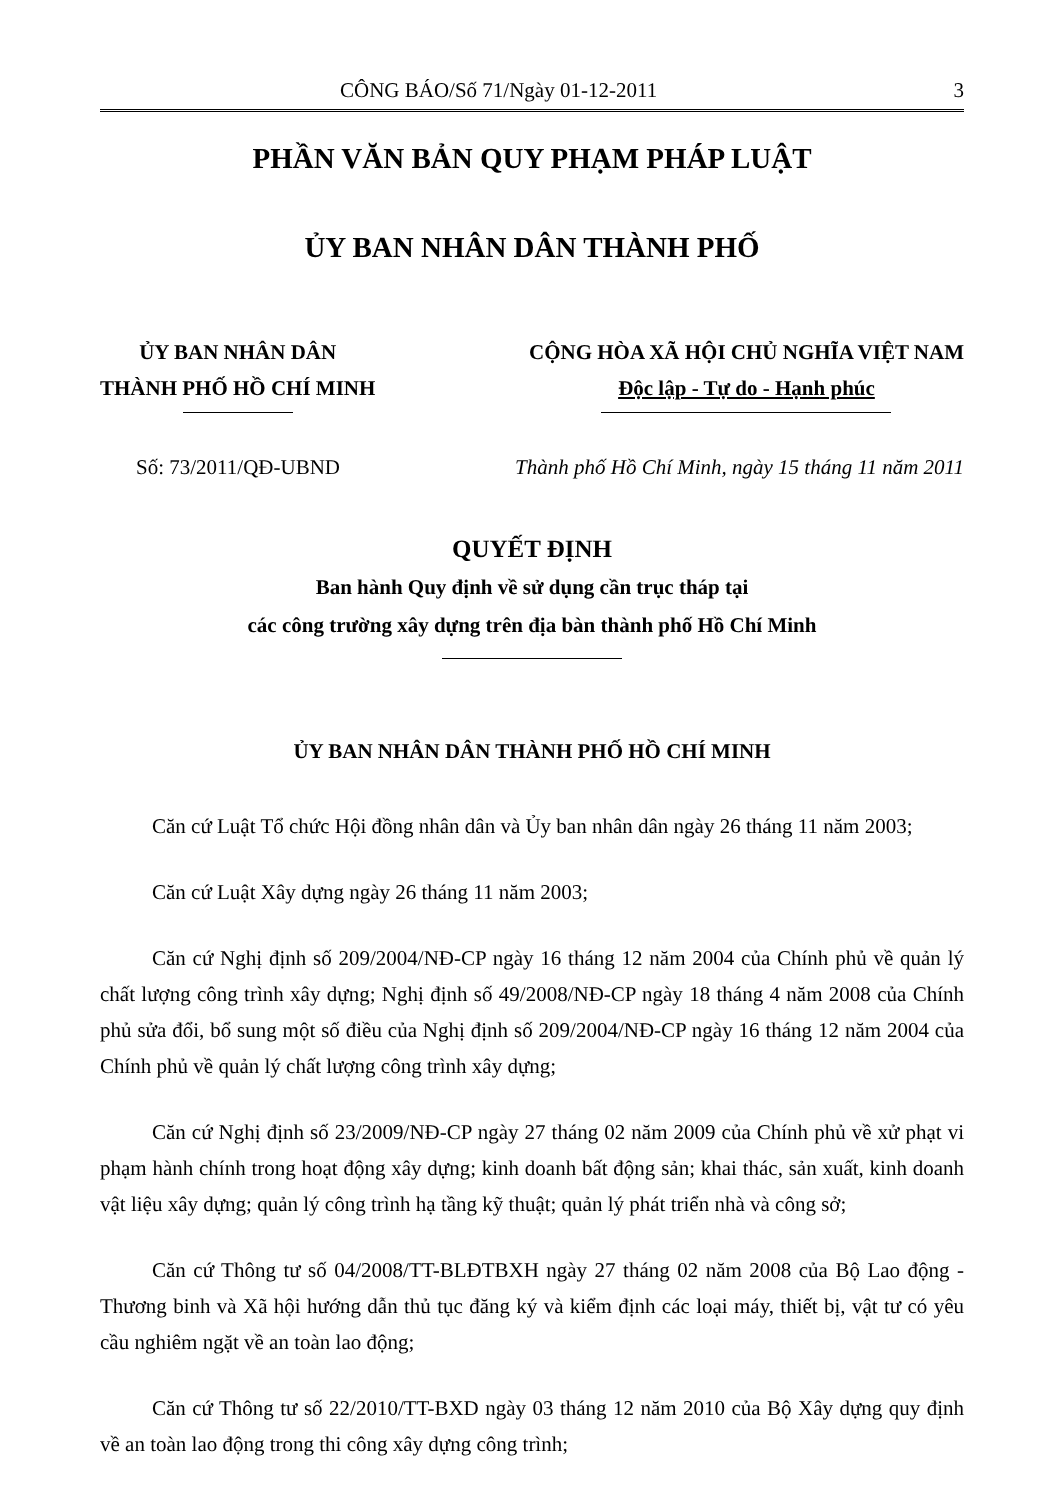CÔNG BÁO/Số 71/Ngày 01-12-2011 3
PHẦN VĂN BẢN QUY PHẠM PHÁP LUẬT
ỦY BAN NHÂN DÂN THÀNH PHỐ
ỦY BAN NHÂN DÂN
THÀNH PHỐ HỒ CHÍ MINH
CỘNG HÒA XÃ HỘI CHỦ NGHĨA VIỆT NAM
Độc lập - Tự do - Hạnh phúc
Số: 73/2011/QĐ-UBND Thành phố Hồ Chí Minh, ngày 15 tháng 11 năm 2011
QUYẾT ĐỊNH
Ban hành Quy định về sử dụng cần trục tháp tại
các công trường xây dựng trên địa bàn thành phố Hồ Chí Minh
ỦY BAN NHÂN DÂN THÀNH PHỐ HỒ CHÍ MINH
Căn cứ Luật Tổ chức Hội đồng nhân dân và Ủy ban nhân dân ngày 26 tháng 11 năm 2003;
Căn cứ Luật Xây dựng ngày 26 tháng 11 năm 2003;
Căn cứ Nghị định số 209/2004/NĐ-CP ngày 16 tháng 12 năm 2004 của Chính phủ về quản lý chất lượng công trình xây dựng; Nghị định số 49/2008/NĐ-CP ngày 18 tháng 4 năm 2008 của Chính phủ sửa đổi, bổ sung một số điều của Nghị định số 209/2004/NĐ-CP ngày 16 tháng 12 năm 2004 của Chính phủ về quản lý chất lượng công trình xây dựng;
Căn cứ Nghị định số 23/2009/NĐ-CP ngày 27 tháng 02 năm 2009 của Chính phủ về xử phạt vi phạm hành chính trong hoạt động xây dựng; kinh doanh bất động sản; khai thác, sản xuất, kinh doanh vật liệu xây dựng; quản lý công trình hạ tầng kỹ thuật; quản lý phát triển nhà và công sở;
Căn cứ Thông tư số 04/2008/TT-BLĐTBXH ngày 27 tháng 02 năm 2008 của Bộ Lao động - Thương binh và Xã hội hướng dẫn thủ tục đăng ký và kiểm định các loại máy, thiết bị, vật tư có yêu cầu nghiêm ngặt về an toàn lao động;
Căn cứ Thông tư số 22/2010/TT-BXD ngày 03 tháng 12 năm 2010 của Bộ Xây dựng quy định về an toàn lao động trong thi công xây dựng công trình;